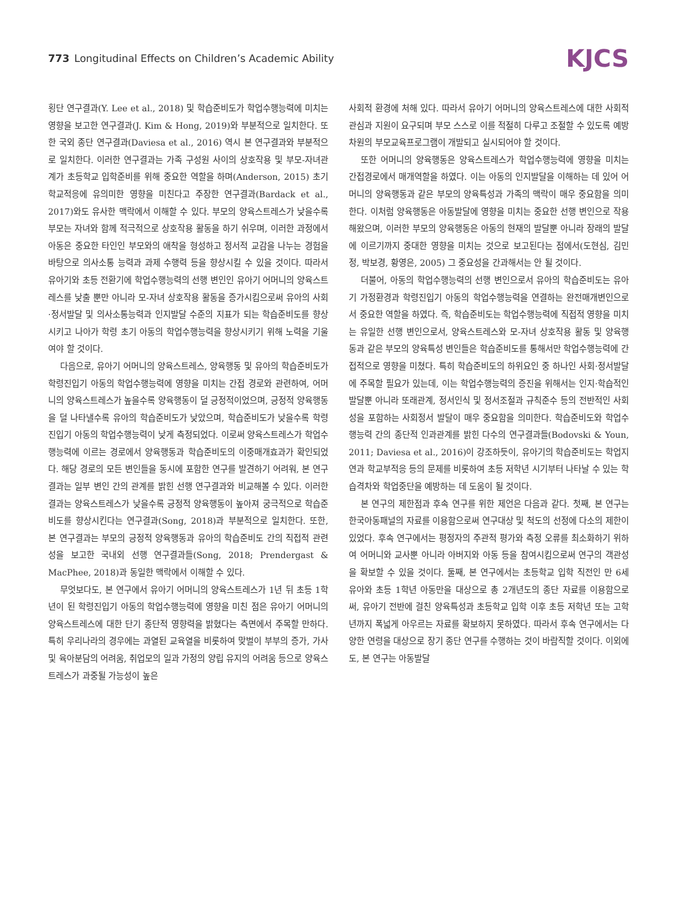773 Longitudinal Effects on Children’s Academic Ability
KJCS
횡단 연구결과(Y. Lee et al., 2018) 및 학습준비도가 학업수행능력에 미치는 영향을 보고한 연구결과(J. Kim & Hong, 2019)와 부분적으로 일치한다. 또한 국외 종단 연구결과(Daviesa et al., 2016) 역시 본 연구결과와 부분적으로 일치한다. 이러한 연구결과는 가족 구성원 사이의 상호작용 및 부모-자녀관계가 초등학교 입학준비를 위해 중요한 역할을 하며(Anderson, 2015) 초기 학교적응에 유의미한 영향을 미친다고 주장한 연구결과(Bardack et al., 2017)와도 유사한 맥락에서 이해할 수 있다. 부모의 양육스트레스가 낮을수록 부모는 자녀와 함께 적극적으로 상호작용 활동을 하기 쉬우며, 이러한 과정에서 아동은 중요한 타인인 부모와의 애착을 형성하고 정서적 교감을 나누는 경험을 바탕으로 의사소통 능력과 과제 수행력 등을 향상시킬 수 있을 것이다. 따라서 유아기와 초등 전환기에 학업수행능력의 선행 변인인 유아기 어머니의 양육스트레스를 낮출 뿐만 아니라 모-자녀 상호작용 활동을 증가시킴으로써 유아의 사회·정서발달 및 의사소통능력과 인지발달 수준의 지표가 되는 학습준비도를 향상시키고 나아가 학령 초기 아동의 학업수행능력을 향상시키기 위해 노력을 기울여야 할 것이다.
다음으로, 유아기 어머니의 양육스트레스, 양육행동 및 유아의 학습준비도가 학령진입기 아동의 학업수행능력에 영향을 미치는 간접 경로와 관련하여, 어머니의 양육스트레스가 높을수록 양육행동이 덜 긍정적이었으며, 긍정적 양육행동을 덜 나타낼수록 유아의 학습준비도가 낮았으며, 학습준비도가 낮을수록 학령진입기 아동의 학업수행능력이 낮게 측정되었다. 이로써 양육스트레스가 학업수행능력에 이르는 경로에서 양육행동과 학습준비도의 이중매개효과가 확인되었다. 해당 경로의 모든 변인들을 동시에 포함한 연구를 발견하기 어려워, 본 연구결과는 일부 변인 간의 관계를 밝힌 선행 연구결과와 비교해볼 수 있다. 이러한 결과는 양육스트레스가 낮을수록 긍정적 양육행동이 높아져 궁극적으로 학습준비도를 향상시킨다는 연구결과(Song, 2018)과 부분적으로 일치한다. 또한, 본 연구결과는 부모의 긍정적 양육행동과 유아의 학습준비도 간의 직접적 관련성을 보고한 국내외 선행 연구결과들(Song, 2018; Prendergast & MacPhee, 2018)과 동일한 맥락에서 이해할 수 있다.
무엇보다도, 본 연구에서 유아기 어머니의 양육스트레스가 1년 뒤 초등 1학년이 된 학령진입기 아동의 학업수행능력에 영향을 미친 점은 유아기 어머니의 양육스트레스에 대한 단기 종단적 영향력을 밝혔다는 측면에서 주목할 만하다. 특히 우리나라의 경우에는 과열된 교육열을 비롯하여 맞벌이 부부의 증가, 가사 및 육아분담의 어려움, 취업모의 일과 가정의 양립 유지의 어려움 등으로 양육스트레스가 과중될 가능성이 높은
사회적 환경에 처해 있다. 따라서 유아기 어머니의 양육스트레스에 대한 사회적 관심과 지원이 요구되며 부모 스스로 이를 적절히 다루고 조절할 수 있도록 예방 차원의 부모교육프로그램이 개발되고 실시되어야 할 것이다.
또한 어머니의 양육행동은 양육스트레스가 학업수행능력에 영향을 미치는 간접경로에서 매개역할을 하였다. 이는 아동의 인지발달을 이해하는 데 있어 어머니의 양육행동과 같은 부모의 양육특성과 가족의 맥락이 매우 중요함을 의미한다. 이처럼 양육행동은 아동발달에 영향을 미치는 중요한 선행 변인으로 작용해왔으며, 이러한 부모의 양육행동은 아동의 현재의 발달뿐 아니라 장래의 발달에 이르기까지 중대한 영향을 미치는 것으로 보고된다는 점에서(도현심, 김민정, 박보경, 황영은, 2005) 그 중요성을 간과해서는 안 될 것이다.
더불어, 아동의 학업수행능력의 선행 변인으로서 유아의 학습준비도는 유아기 가정환경과 학령진입기 아동의 학업수행능력을 연결하는 완전매개변인으로서 중요한 역할을 하였다. 즉, 학습준비도는 학업수행능력에 직접적 영향을 미치는 유일한 선행 변인으로서, 양육스트레스와 모-자녀 상호작용 활동 및 양육행동과 같은 부모의 양육특성 변인들은 학습준비도를 통해서만 학업수행능력에 간접적으로 영향을 미쳤다. 특히 학습준비도의 하위요인 중 하나인 사회·정서발달에 주목할 필요가 있는데, 이는 학업수행능력의 증진을 위해서는 인지·학습적인 발달뿐 아니라 또래관계, 정서인식 및 정서조절과 규칙준수 등의 전반적인 사회성을 포함하는 사회정서 발달이 매우 중요함을 의미한다. 학습준비도와 학업수행능력 간의 종단적 인과관계를 밝힌 다수의 연구결과들(Bodovski & Youn, 2011; Daviesa et al., 2016)이 강조하듯이, 유아기의 학습준비도는 학업지연과 학교부적응 등의 문제를 비롯하여 초등 저학년 시기부터 나타날 수 있는 학습격차와 학업중단을 예방하는 데 도움이 될 것이다.
본 연구의 제한점과 후속 연구를 위한 제언은 다음과 같다. 첫째, 본 연구는 한국아동패널의 자료를 이용함으로써 연구대상 및 척도의 선정에 다소의 제한이 있었다. 후속 연구에서는 평정자의 주관적 평가와 측정 오류를 최소화하기 위하여 어머니와 교사뿐 아니라 아버지와 아동 등을 참여시킴으로써 연구의 객관성을 확보할 수 있을 것이다. 둘째, 본 연구에서는 초등학교 입학 직전인 만 6세 유아와 초등 1학년 아동만을 대상으로 총 2개년도의 종단 자료를 이용함으로써, 유아기 전반에 걸친 양육특성과 초등학교 입학 이후 초등 저학년 또는 고학년까지 폭넓게 아우르는 자료를 확보하지 못하였다. 따라서 후속 연구에서는 다양한 연령을 대상으로 장기 종단 연구를 수행하는 것이 바람직할 것이다. 이외에도, 본 연구는 아동발달